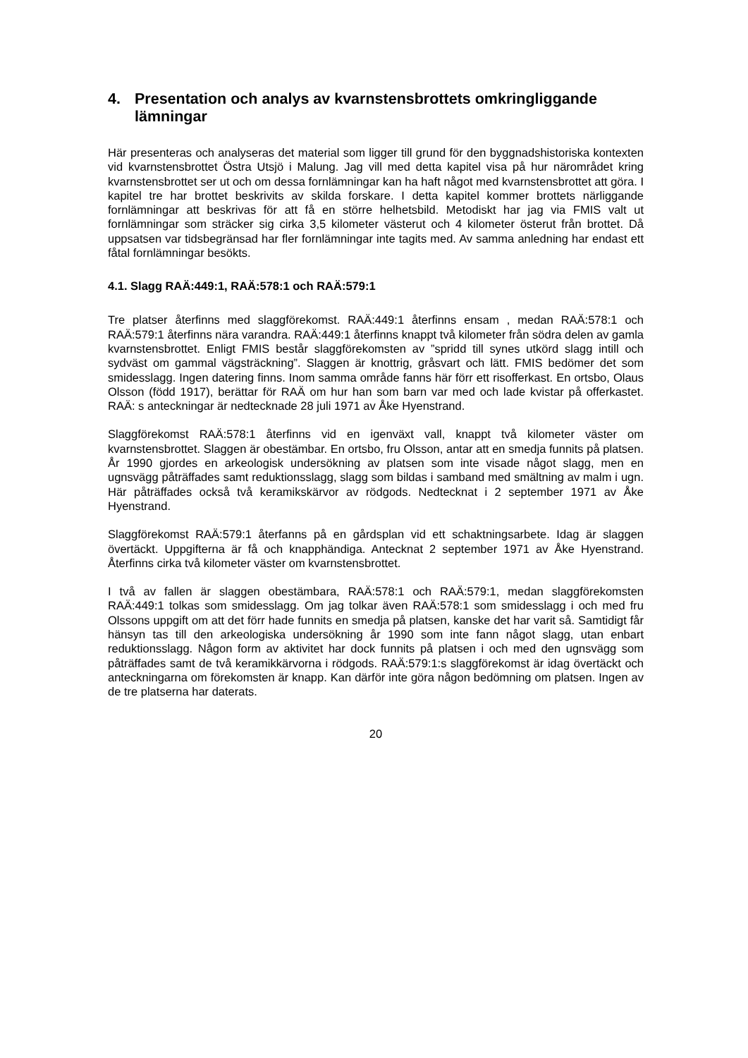4. Presentation och analys av kvarnstensbrottets omkringliggande lämningar
Här presenteras och analyseras det material som ligger till grund för den byggnadshistoriska kontexten vid kvarnstensbrottet Östra Utsjö i Malung. Jag vill med detta kapitel visa på hur närområdet kring kvarnstensbrottet ser ut och om dessa fornlämningar kan ha haft något med kvarnstensbrottet att göra. I kapitel tre har brottet beskrivits av skilda forskare. I detta kapitel kommer brottets närliggande fornlämningar att beskrivas för att få en större helhetsbild. Metodiskt har jag via FMIS valt ut fornlämningar som sträcker sig cirka 3,5 kilometer västerut och 4 kilometer österut från brottet. Då uppsatsen var tidsbegränsad har fler fornlämningar inte tagits med. Av samma anledning har endast ett fåtal fornlämningar besökts.
4.1. Slagg RAÄ:449:1, RAÄ:578:1 och RAÄ:579:1
Tre platser återfinns med slaggförekomst. RAÄ:449:1 återfinns ensam , medan RAÄ:578:1 och RAÄ:579:1 återfinns nära varandra. RAÄ:449:1 återfinns knappt två kilometer från södra delen av gamla kvarnstensbrottet. Enligt FMIS består slaggförekomsten av ”spridd till synes utkörd slagg intill och sydväst om gammal vägsträckning”. Slaggen är knottrig, gråsvart och lätt. FMIS bedömer det som smidesslagg. Ingen datering finns. Inom samma område fanns här förr ett risofferkast. En ortsbo, Olaus Olsson (född 1917), berättar för RAÄ om hur han som barn var med och lade kvistar på offerkastet. RAÄ: s anteckningar är nedtecknade 28 juli 1971 av Åke Hyenstrand.
Slaggförekomst RAÄ:578:1 återfinns vid en igenväxt vall, knappt två kilometer väster om kvarnstensbrottet. Slaggen är obestämbar. En ortsbo, fru Olsson, antar att en smedja funnits på platsen. År 1990 gjordes en arkeologisk undersökning av platsen som inte visade något slagg, men en ugnsvägg påträffades samt reduktionsslagg, slagg som bildas i samband med smältning av malm i ugn. Här påträffades också två keramikskärvor av rödgods. Nedtecknat i 2 september 1971 av Åke Hyenstrand.
Slaggförekomst RAÄ:579:1 återfanns på en gårdsplan vid ett schaktningsarbete. Idag är slaggen övertäckt. Uppgifterna är få och knapphändiga. Antecknat 2 september 1971 av Åke Hyenstrand. Återfinns cirka två kilometer väster om kvarnstensbrottet.
I två av fallen är slaggen obestämbara, RAÄ:578:1 och RAÄ:579:1, medan slaggförekomsten RAÄ:449:1 tolkas som smidesslagg. Om jag tolkar även RAÄ:578:1 som smidesslagg i och med fru Olssons uppgift om att det förr hade funnits en smedja på platsen, kanske det har varit så. Samtidigt får hänsyn tas till den arkeologiska undersökning år 1990 som inte fann något slagg, utan enbart reduktionsslagg. Någon form av aktivitet har dock funnits på platsen i och med den ugnsvägg som påträffades samt de två keramikkärvorna i rödgods. RAÄ:579:1:s slaggförekomst är idag övertäckt och anteckningarna om förekomsten är knapp. Kan därför inte göra någon bedömning om platsen. Ingen av de tre platserna har daterats.
20